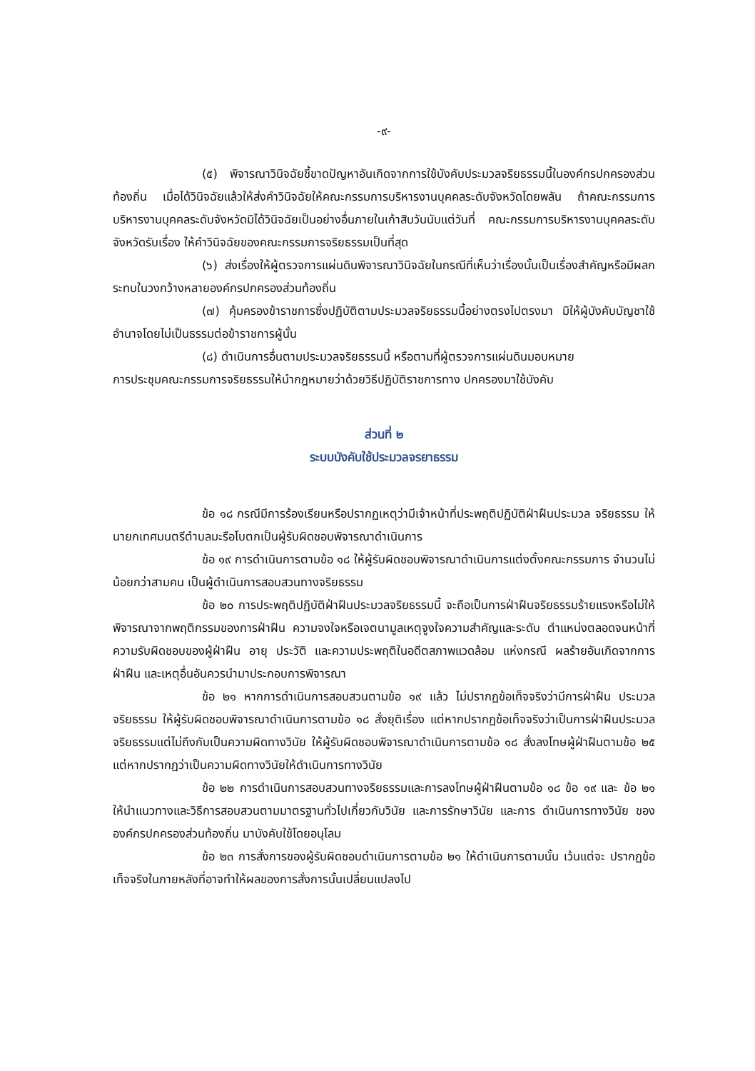-๙-
(๕) พิจารณาวินิจฉัยชี้ขาดปัญหาอันเกิดจากการใช้บังคับประมวลจริยธรรมนี้ในองค์กรปกครองส่วนท้องถิ่น เมื่อได้วินิจฉัยแล้วให้ส่งคำวินิจฉัยให้คณะกรรมการบริหารงานบุคคลระดับจังหวัดโดยพลัน ถ้าคณะกรรมการบริหารงานบุคคลระดับจังหวัดมิได้วินิจฉัยเป็นอย่างอื่นภายในเก้าสิบวันนับแต่วันที่ คณะกรรมการบริหารงานบุคคลระดับจังหวัดรับเรื่อง ให้คำวินิจฉัยของคณะกรรมการจริยธรรมเป็นที่สุด
(๖) ส่งเรื่องให้ผู้ตรวจการแผ่นดินพิจารณาวินิจฉัยในกรณีที่เห็นว่าเรื่องนั้นเป็นเรื่องสำคัญหรือมีผลกระทบในวงกว้างหลายองค์กรปกครองส่วนท้องถิ่น
(๗) คุ้มครองข้าราชการซึ่งปฏิบัติตามประมวลจริยธรรมนี้อย่างตรงไปตรงมา มิให้ผู้บังคับบัญชาใช้อำนาจโดยไม่เป็นธรรมต่อข้าราชการผู้นั้น
(๘) ดำเนินการอื่นตามประมวลจริยธรรมนี้ หรือตามที่ผู้ตรวจการแผ่นดินมอบหมาย
การประชุมคณะกรรมการจริยธรรมให้นำกฎหมายว่าด้วยวิธีปฏิบัติราชการทาง ปกครองมาใช้บังคับ
ส่วนที่ ๒
ระบบบังคับใช้ประมวลจรยาธรรม
ข้อ ๑๘ กรณีมีการร้องเรียนหรือปรากฏเหตุว่ามีเจ้าหน้าที่ประพฤติปฏิบัติฝ่าฝืนประมวล จริยธรรม ให้นายกเทศมนตรีตำบลมะรือโบตกเป็นผู้รับผิดชอบพิจารณาดำเนินการ
ข้อ ๑๙ การดำเนินการตามข้อ ๑๘ ให้ผู้รับผิดชอบพิจารณาดำเนินการแต่งตั้งคณะกรรมการ จำนวนไม่น้อยกว่าสามคน เป็นผู้ดำเนินการสอบสวนทางจริยธรรม
ข้อ ๒๐ การประพฤติปฏิบัติฝ่าฝืนประมวลจริยธรรมนี้ จะถือเป็นการฝ่าฝืนจริยธรรมร้ายแรงหรือไม่ให้พิจารณาจากพฤติกรรมของการฝ่าฝืน ความจงใจหรือเจตนามูลเหตุจูงใจความสำคัญและระดับ ตำแหน่งตลอดจนหน้าที่ความรับผิดชอบของผู้ฝ่าฝืน อายุ ประวัติ และความประพฤติในอดีตสภาพแวดล้อม แห่งกรณี ผลร้ายอันเกิดจากการฝ่าฝืน และเหตุอื่นอันควรนำมาประกอบการพิจารณา
ข้อ ๒๑ หากการดำเนินการสอบสวนตามข้อ ๑๙ แล้ว ไม่ปรากฏข้อเท็จจริงว่ามีการฝ่าฝืน ประมวลจริยธรรม ให้ผู้รับผิดชอบพิจารณาดำเนินการตามข้อ ๑๘ สั่งยุติเรื่อง แต่หากปรากฏข้อเท็จจริงว่าเป็นการฝ่าฝืนประมวลจริยธรรมแต่ไม่ถึงกับเป็นความผิดทางวินัย ให้ผู้รับผิดชอบพิจารณาดำเนินการตามข้อ ๑๘ สั่งลงโทษผู้ฝ่าฝืนตามข้อ ๒๕ แต่หากปรากฏว่าเป็นความผิดทางวินัยให้ดำเนินการทางวินัย
ข้อ ๒๒ การดำเนินการสอบสวนทางจริยธรรมและการลงโทษผู้ฝ่าฝืนตามข้อ ๑๘ ข้อ ๑๙ และ ข้อ ๒๑ ให้นำแนวทางและวิธีการสอบสวนตามมาตรฐานทั่วไปเกี่ยวกับวินัย และการรักษาวินัย และการ ดำเนินการทางวินัย ขององค์กรปกครองส่วนท้องถิ่น มาบังคับใช้โดยอนุโลม
ข้อ ๒๓ การสั่งการของผู้รับผิดชอบดำเนินการตามข้อ ๒๑ ให้ดำเนินการตามนั้น เว้นแต่จะ ปรากฏข้อเท็จจริงในภายหลังที่อาจทำให้ผลของการสั่งการนั้นเปลี่ยนแปลงไป